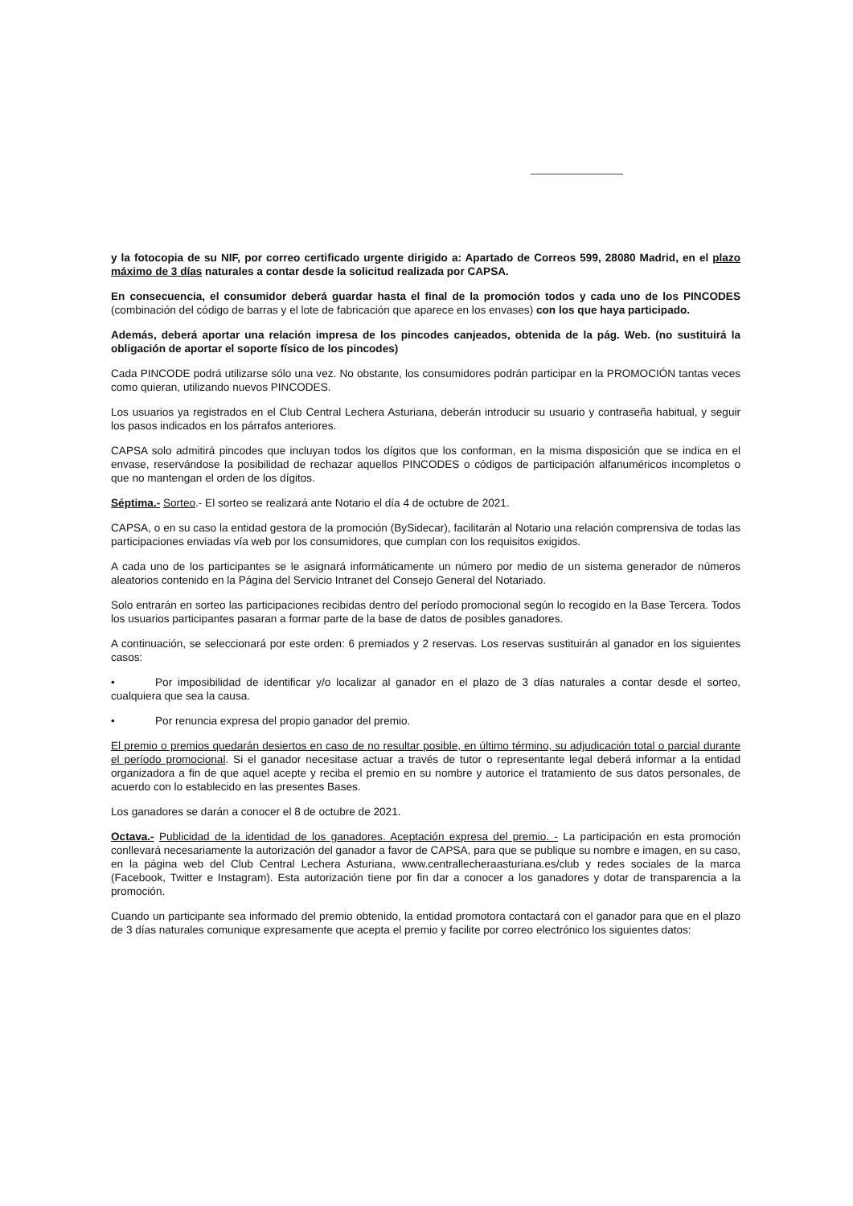y la fotocopia de su NIF, por correo certificado urgente dirigido a: Apartado de Correos 599, 28080 Madrid, en el plazo máximo de 3 días naturales a contar desde la solicitud realizada por CAPSA.
En consecuencia, el consumidor deberá guardar hasta el final de la promoción todos y cada uno de los PINCODES (combinación del código de barras y el lote de fabricación que aparece en los envases) con los que haya participado.
Además, deberá aportar una relación impresa de los pincodes canjeados, obtenida de la pág. Web. (no sustituirá la obligación de aportar el soporte físico de los pincodes)
Cada PINCODE podrá utilizarse sólo una vez. No obstante, los consumidores podrán participar en la PROMOCIÓN tantas veces como quieran, utilizando nuevos PINCODES.
Los usuarios ya registrados en el Club Central Lechera Asturiana, deberán introducir su usuario y contraseña habitual, y seguir los pasos indicados en los párrafos anteriores.
CAPSA solo admitirá pincodes que incluyan todos los dígitos que los conforman, en la misma disposición que se indica en el envase, reservándose la posibilidad de rechazar aquellos PINCODES o códigos de participación alfanuméricos incompletos o que no mantengan el orden de los dígitos.
Séptima.- Sorteo.- El sorteo se realizará ante Notario el día 4 de octubre de 2021.
CAPSA, o en su caso la entidad gestora de la promoción (BySidecar), facilitarán al Notario una relación comprensiva de todas las participaciones enviadas vía web por los consumidores, que cumplan con los requisitos exigidos.
A cada uno de los participantes se le asignará informáticamente un número por medio de un sistema generador de números aleatorios contenido en la Página del Servicio Intranet del Consejo General del Notariado.
Solo entrarán en sorteo las participaciones recibidas dentro del período promocional según lo recogido en la Base Tercera. Todos los usuarios participantes pasaran a formar parte de la base de datos de posibles ganadores.
A continuación, se seleccionará por este orden: 6 premiados y 2 reservas. Los reservas sustituirán al ganador en los siguientes casos:
• Por imposibilidad de identificar y/o localizar al ganador en el plazo de 3 días naturales a contar desde el sorteo, cualquiera que sea la causa.
• Por renuncia expresa del propio ganador del premio.
El premio o premios quedarán desiertos en caso de no resultar posible, en último término, su adjudicación total o parcial durante el período promocional. Si el ganador necesitase actuar a través de tutor o representante legal deberá informar a la entidad organizadora a fin de que aquel acepte y reciba el premio en su nombre y autorice el tratamiento de sus datos personales, de acuerdo con lo establecido en las presentes Bases.
Los ganadores se darán a conocer el 8 de octubre de 2021.
Octava.- Publicidad de la identidad de los ganadores. Aceptación expresa del premio. - La participación en esta promoción conllevará necesariamente la autorización del ganador a favor de CAPSA, para que se publique su nombre e imagen, en su caso, en la página web del Club Central Lechera Asturiana, www.centrallecheraasturiana.es/club y redes sociales de la marca (Facebook, Twitter e Instagram). Esta autorización tiene por fin dar a conocer a los ganadores y dotar de transparencia a la promoción.
Cuando un participante sea informado del premio obtenido, la entidad promotora contactará con el ganador para que en el plazo de 3 días naturales comunique expresamente que acepta el premio y facilite por correo electrónico los siguientes datos: